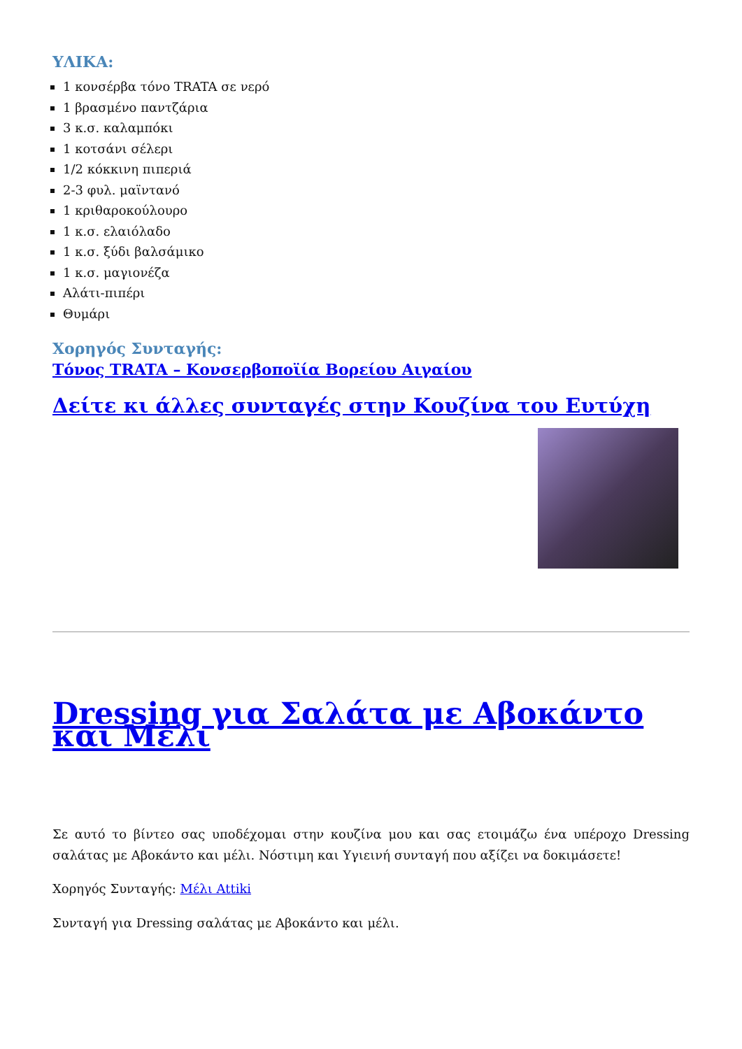ΥΛΙΚΑ:
1 κονσέρβα τόνο TRATA σε νερό
1 βρασμένο παντζάρια
3 κ.σ. καλαμπόκι
1 κοτσάνι σέλερι
1/2 κόκκινη πιπεριά
2-3 φυλ. μαϊντανό
1 κριθαροκούλουρο
1 κ.σ. ελαιόλαδο
1 κ.σ. ξύδι βαλσάμικο
1 κ.σ. μαγιονέζα
Αλάτι-πιπέρι
Θυμάρι
Χορηγός Συνταγής:
Τόνος TRATA – Κονσερβοποϊία Βορείου Αιγαίου
Δείτε κι άλλες συνταγές στην Κουζίνα του Ευτύχη
Dressing για Σαλάτα με Αβοκάντο και Μέλι
Σε αυτό το βίντεο σας υποδέχομαι στην κουζίνα μου και σας ετοιμάζω ένα υπέροχο Dressing σαλάτας με Αβοκάντο και μέλι. Νόστιμη και Υγιεινή συνταγή που αξίζει να δοκιμάσετε!
Χορηγός Συνταγής: Μέλι Attiki
Συνταγή για Dressing σαλάτας με Αβοκάντο και μέλι.